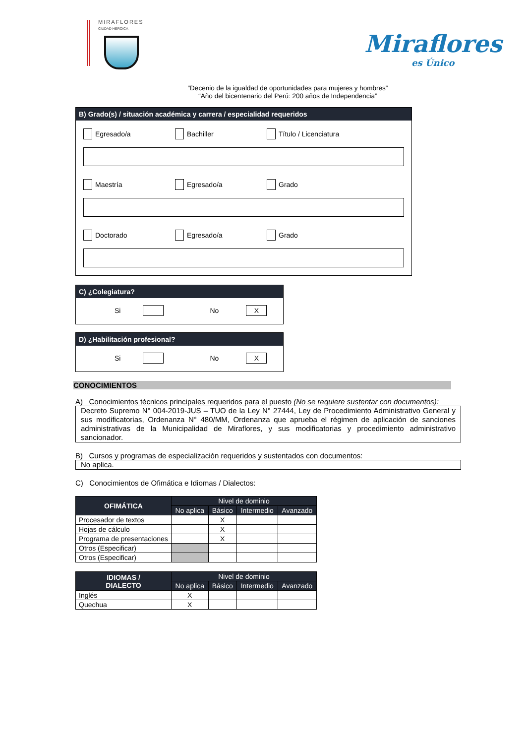MIRAFLORES
CIUDAD HEROICA
Miraflores
es Único
“Decenio de la igualdad de oportunidades para mujeres y hombres”
“Año del bicentenario del Perú: 200 años de Independencia”
B) Grado(s) / situación académica y carrera / especialidad requeridos
Egresado/a Bachiller Título / Licenciatura
Maestría Egresado/a Grado
Doctorado Egresado/a Grado
C) ¿Colegiatura?
Si No X
D) ¿Habilitación profesional?
Si No X
CONOCIMIENTOS
A) Conocimientos técnicos principales requeridos para el puesto (No se requiere sustentar con documentos):
Decreto Supremo N° 004-2019-JUS – TUO de la Ley N° 27444, Ley de Procedimiento Administrativo General y sus modificatorias, Ordenanza N° 480/MM, Ordenanza que aprueba el régimen de aplicación de sanciones administrativas de la Municipalidad de Miraflores, y sus modificatorias y procedimiento administrativo sancionador.
B) Cursos y programas de especialización requeridos y sustentados con documentos:
No aplica.
C) Conocimientos de Ofimática e Idiomas / Dialectos:
| OFIMÁTICA | Nivel de dominio | | | |
| --- | --- | --- | --- | --- |
| | No aplica | Básico | Intermedio | Avanzado |
| Procesador de textos | | X | | |
| Hojas de cálculo | | X | | |
| Programa de presentaciones | | X | | |
| Otros (Especificar) | | | | |
| Otros (Especificar) | | | | |
| IDIOMAS / DIALECTO | Nivel de dominio | | | |
| --- | --- | --- | --- | --- |
| | No aplica | Básico | Intermedio | Avanzado |
| Inglés | X | | | |
| Quechua | X | | | |